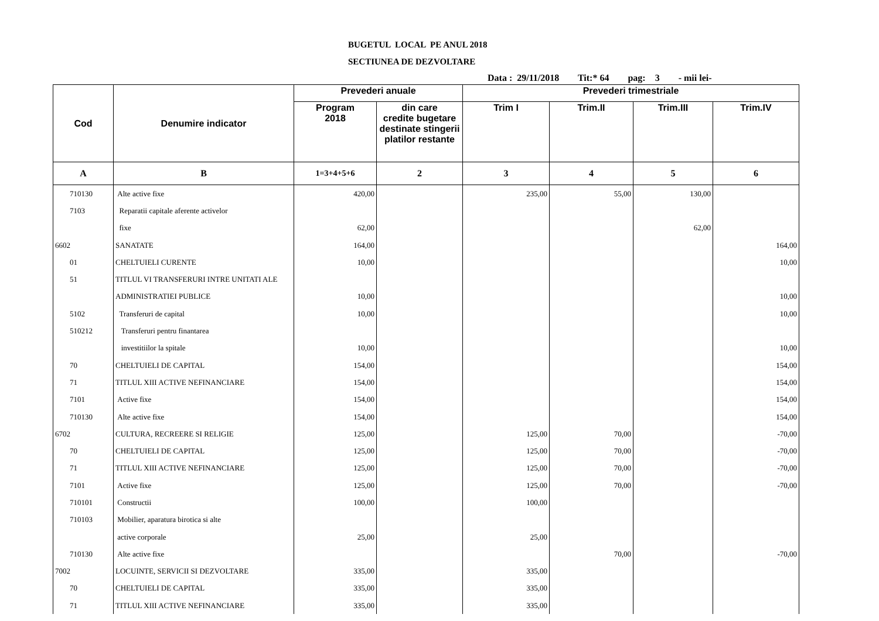BUGETUL LOCAL PE ANUL 2018
SECTIUNEA DE DEZVOLTARE
Data : 29/11/2018 Tit:* 64 pag: 3 - mii lei-
| Cod | Denumire indicator | Prevederi anuale | | Prevederi trimestriale | | | |
| --- | --- | --- | --- | --- | --- | --- | --- |
| | | Program 2018 | din care credite bugetare destinate stingerii platilor restante | Trim I | Trim.II | Trim.III | Trim.IV |
| A | B | 1=3+4+5+6 | 2 | 3 | 4 | 5 | 6 |
| 710130 | Alte active fixe | 420,00 | | 235,00 | 55,00 | 130,00 | |
| 7103 | Reparatii capitale aferente activelor | | | | | | |
| | fixe | 62,00 | | | | 62,00 | |
| 6602 | SANATATE | 164,00 | | | | | 164,00 |
| 01 | CHELTUIELI CURENTE | 10,00 | | | | | 10,00 |
| 51 | TITLUL VI TRANSFERURI INTRE UNITATI ALE | | | | | | |
| | ADMINISTRATIEI PUBLICE | 10,00 | | | | | 10,00 |
| 5102 | Transferuri de capital | 10,00 | | | | | 10,00 |
| 510212 | Transferuri pentru finantarea | | | | | | |
| | investitiilor la spitale | 10,00 | | | | | 10,00 |
| 70 | CHELTUIELI DE CAPITAL | 154,00 | | | | | 154,00 |
| 71 | TITLUL XIII ACTIVE NEFINANCIARE | 154,00 | | | | | 154,00 |
| 7101 | Active fixe | 154,00 | | | | | 154,00 |
| 710130 | Alte active fixe | 154,00 | | | | | 154,00 |
| 6702 | CULTURA, RECREERE SI RELIGIE | 125,00 | | 125,00 | 70,00 | | -70,00 |
| 70 | CHELTUIELI DE CAPITAL | 125,00 | | 125,00 | 70,00 | | -70,00 |
| 71 | TITLUL XIII ACTIVE NEFINANCIARE | 125,00 | | 125,00 | 70,00 | | -70,00 |
| 7101 | Active fixe | 125,00 | | 125,00 | 70,00 | | -70,00 |
| 710101 | Constructii | 100,00 | | 100,00 | | | |
| 710103 | Mobilier, aparatura birotica si alte | | | | | | |
| | active corporale | 25,00 | | 25,00 | | | |
| 710130 | Alte active fixe | | | | 70,00 | | -70,00 |
| 7002 | LOCUINTE, SERVICII SI DEZVOLTARE | 335,00 | | 335,00 | | | |
| 70 | CHELTUIELI DE CAPITAL | 335,00 | | 335,00 | | | |
| 71 | TITLUL XIII ACTIVE NEFINANCIARE | 335,00 | | 335,00 | | | |